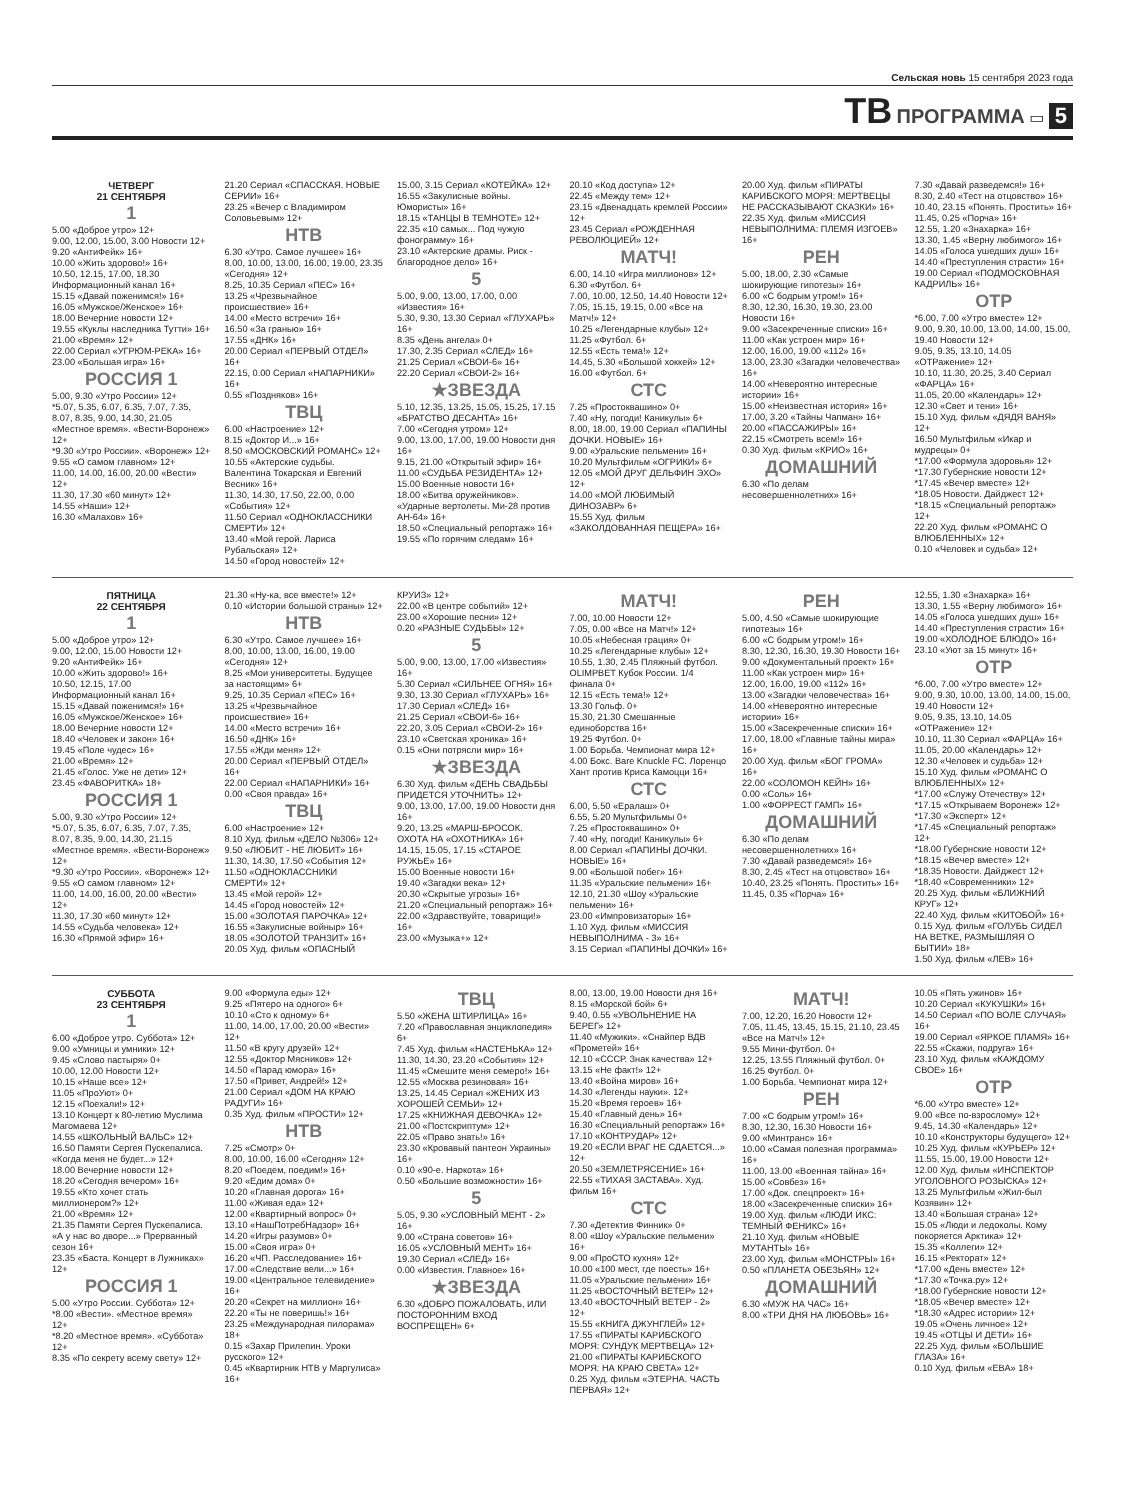Сельская новь 15 сентября 2023 года
ТВ ПРОГРАММА ▭ 5
ЧЕТВЕРГ
21 СЕНТЯБРЯ
1
5.00 «Доброе утро» 12+
9.00, 12.00, 15.00, 3.00 Новости 12+
9.20 «АнтиФейк» 16+
10.00 «Жить здорово!» 16+
10.50, 12.15, 17.00, 18.30 Информационный канал 16+
15.15 «Давай поженимся!» 16+
16.05 «Мужское/Женское» 16+
18.00 Вечерние новости 12+
19.55 «Куклы наследника Тутти» 16+
21.00 «Время» 12+
22.00 Сериал «УГРЮМ-РЕКА» 16+
23.00 «Большая игра» 16+
РОССИЯ 1
5.00, 9.30 «Утро России» 12+
*5.07, 5.35, 6.07, 6.35, 7.07, 7.35, 8.07, 8.35, 9.00, 14.30, 21.05 «Местное время». «Вести-Воронеж» 12+
*9.30 «Утро России». «Воронеж» 12+
9.55 «О самом главном» 12+
11.00, 14.00, 16.00, 20.00 «Вести» 12+
11.30, 17.30 «60 минут» 12+
14.55 «Наши» 12+
16.30 «Малахов» 16+
21.20 Сериал «СПАССКАЯ. НОВЫЕ СЕРИИ» 16+
23.25 «Вечер с Владимиром Соловьевым» 12+
НТВ
6.30 «Утро. Самое лучшее» 16+
8.00, 10.00, 13.00, 16.00, 19.00, 23.35 «Сегодня» 12+
8.25, 10.35 Сериал «ПЕС» 16+
13.25 «Чрезвычайное происшествие» 16+
14.00 «Место встречи» 16+
16.50 «За гранью» 16+
17.55 «ДНК» 16+
20.00 Сериал «ПЕРВЫЙ ОТДЕЛ» 16+
22.15, 0.00 Сериал «НАПАРНИКИ» 16+
0.55 «Поздняков» 16+
ТВЦ
6.00 «Настроение» 12+
8.15 «Доктор И...» 16+
8.50 «МОСКОВСКИЙ РОМАНС» 12+
10.55 «Актерские судьбы. Валентина Токарская и Евгений Весник» 16+
11.30, 14.30, 17.50, 22.00, 0.00 «События» 12+
11.50 Сериал «ОДНОКЛАССНИКИ СМЕРТИ» 12+
13.40 «Мой герой. Лариса Рубальская» 12+
14.50 «Город новостей» 12+
15.00, 3.15 Сериал «КОТЕЙКА» 12+
16.55 «Закулисные войны. Юмористы» 16+
18.15 «ТАНЦЫ В ТЕМНОТЕ» 12+
22.35 «10 самых... Под чужую фонограмму» 16+
23.10 «Актерские драмы. Риск - благородное дело» 16+
5
5.00, 9.00, 13.00, 17.00, 0.00 «Известия» 16+
5.30, 9.30, 13.30 Сериал «ГЛУХАРЬ» 16+
8.35 «День ангела» 0+
17.30, 2.35 Сериал «СЛЕД» 16+
21.25 Сериал «СВОИ-6» 16+
22.20 Сериал «СВОИ-2» 16+
★ЗВЕЗДА
5.10, 12.35, 13.25, 15.05, 15.25, 17.15 «БРАТСТВО ДЕСАНТА» 16+
7.00 «Сегодня утром» 12+
9.00, 13.00, 17.00, 19.00 Новости дня 16+
9.15, 21.00 «Открытый эфир» 16+
11.00 «СУДЬБА РЕЗИДЕНТА» 12+
15.00 Военные новости 16+
18.00 «Битва оружейников». «Ударные вертолеты. Ми-28 против АН-64» 16+
18.50 «Специальный репортаж» 16+
19.55 «По горячим следам» 16+
20.10 «Код доступа» 12+
22.45 «Между тем» 12+
23.15 «Двенадцать кремлей России» 12+
23.45 Сериал «РОЖДЕННАЯ РЕВОЛЮЦИЕЙ» 12+
МАТЧ!
6.00, 14.10 «Игра миллионов» 12+
6.30 «Футбол. 6+
7.00, 10.00, 12.50, 14.40 Новости 12+
7.05, 15.15, 19.15, 0.00 «Все на Матч!» 12+
10.25 «Легендарные клубы» 12+
11.25 «Футбол. 6+
12.55 «Есть тема!» 12+
14.45, 5.30 «Большой хоккей» 12+
16.00 «Футбол. 6+
СТС
7.25 «Простоквашино» 0+
7.40 «Ну, погоди! Каникулы» 6+
8.00, 18.00, 19.00 Сериал «ПАПИНЫ ДОЧКИ. НОВЫЕ» 16+
9.00 «Уральские пельмени» 16+
10.20 Мультфильм «ОГРИКИ» 6+
12.05 «МОЙ ДРУГ ДЕЛЬФИН ЭХО» 12+
14.00 «МОЙ ЛЮБИМЫЙ ДИНОЗАВР» 6+
15.55 Худ. фильм «ЗАКОЛДОВАННАЯ ПЕЩЕРА» 16+
20.00 Худ. фильм «ПИРАТЫ КАРИБСКОГО МОРЯ: МЕРТВЕЦЫ НЕ РАССКАЗЫВАЮТ СКАЗКИ» 16+
22.35 Худ. фильм «МИССИЯ НЕВЫПОЛНИМА: ПЛЕМЯ ИЗГОЕВ» 16+
РЕН
5.00, 18.00, 2.30 «Самые шокирующие гипотезы» 16+
6.00 «С бодрым утром!» 16+
8.30, 12.30, 16.30, 19.30, 23.00 Новости 16+
9.00 «Засекреченные списки» 16+
11.00 «Как устроен мир» 16+
12.00, 16.00, 19.00 «112» 16+
13.00, 23.30 «Загадки человечества» 16+
14.00 «Невероятно интересные истории» 16+
15.00 «Неизвестная история» 16+
17.00, 3.20 «Тайны Чапман» 16+
20.00 «ПАССАЖИРЫ» 16+
22.15 «Смотреть всем!» 16+
0.30 Худ. фильм «КРИО» 16+
ДОМАШНИЙ
6.30 «По делам несовершеннолетних» 16+
7.30 «Давай разведемся!» 16+
8.30, 2.40 «Тест на отцовство» 16+
10.40, 23.15 «Понять. Простить» 16+
11.45, 0.25 «Порча» 16+
12.55, 1.20 «Знахарка» 16+
13.30, 1.45 «Верну любимого» 16+
14.05 «Голоса ушедших душ» 16+
14.40 «Преступления страсти» 16+
19.00 Сериал «ПОДМОСКОВНАЯ КАДРИЛЬ» 16+
ОТР
*6.00, 7.00 «Утро вместе» 12+
9.00, 9.30, 10.00, 13.00, 14.00, 15.00, 19.40 Новости 12+
9.05, 9.35, 13.10, 14.05 «ОТРажение» 12+
10.10, 11.30, 20.25, 3.40 Сериал «ФАРЦА» 16+
11.05, 20.00 «Календарь» 12+
12.30 «Свет и тени» 16+
15.10 Худ. фильм «ДЯДЯ ВАНЯ» 12+
16.50 Мультфильм «Икар и мудрецы» 0+
*17.00 «Формула здоровья» 12+
*17.30 Губернские новости 12+
*17.45 «Вечер вместе» 12+
*18.05 Новости. Дайджест 12+
*18.15 «Специальный репортаж» 12+
22.20 Худ. фильм «РОМАНС О ВЛЮБЛЕННЫХ» 12+
0.10 «Человек и судьба» 12+
ПЯТНИЦА
22 СЕНТЯБРЯ
1
5.00 «Доброе утро» 12+
9.00, 12.00, 15.00 Новости 12+
9.20 «АнтиФейк» 16+
10.00 «Жить здорово!» 16+
10.50, 12.15, 17.00 Информационный канал 16+
15.15 «Давай поженимся!» 16+
16.05 «Мужское/Женское» 16+
18.00 Вечерние новости 12+
18.40 «Человек и закон» 16+
19.45 «Поле чудес» 16+
21.00 «Время» 12+
21.45 «Голос. Уже не дети» 12+
23.45 «ФАВОРИТКА» 18+
РОССИЯ 1
5.00, 9.30 «Утро России» 12+
*5.07, 5.35, 6.07, 6.35, 7.07, 7.35, 8.07, 8.35, 9.00, 14.30, 21.15 «Местное время». «Вести-Воронеж» 12+
*9.30 «Утро России». «Воронеж» 12+
9.55 «О самом главном» 12+
11.00, 14.00, 16.00, 20.00 «Вести» 12+
11.30, 17.30 «60 минут» 12+
14.55 «Судьба человека» 12+
16.30 «Прямой эфир» 16+
21.30 «Ну-ка, все вместе!» 12+
0.10 «Истории большой страны» 12+
НТВ
6.30 «Утро. Самое лучшее» 16+
8.00, 10.00, 13.00, 16.00, 19.00 «Сегодня» 12+
8.25 «Мои университеты. Будущее за настоящим» 6+
9.25, 10.35 Сериал «ПЕС» 16+
13.25 «Чрезвычайное происшествие» 16+
14.00 «Место встречи» 16+
16.50 «ДНК» 16+
17.55 «Жди меня» 12+
20.00 Сериал «ПЕРВЫЙ ОТДЕЛ» 16+
22.00 Сериал «НАПАРНИКИ» 16+
0.00 «Своя правда» 16+
ТВЦ
6.00 «Настроение» 12+
8.10 Худ. фильм «ДЕЛО №306» 12+
9.50 «ЛЮБИТ - НЕ ЛЮБИТ» 16+
11.30, 14.30, 17.50 «События 12+
11.50 «ОДНОКЛАССНИКИ СМЕРТИ» 12+
13.45 «Мой герой» 12+
14.45 «Город новостей» 12+
15.00 «ЗОЛОТАЯ ПАРОЧКА» 12+
16.55 «Закулисные войныр» 16+
18.05 «ЗОЛОТОЙ ТРАНЗИТ» 16+
20.05 Худ. фильм «ОПАСНЫЙ
КРУИЗ» 12+
22.00 «В центре событий» 12+
23.00 «Хорошие песни» 12+
0.20 «РАЗНЫЕ СУДЬБЫ» 12+
5
5.00, 9.00, 13.00, 17.00 «Известия» 16+
5.30 Сериал «СИЛЬНЕЕ ОГНЯ» 16+
9.30, 13.30 Сериал «ГЛУХАРЬ» 16+
17.30 Сериал «СЛЕД» 16+
21.25 Сериал «СВОИ-6» 16+
22.20, 3.05 Сериал «СВОИ-2» 16+
23.10 «Светская хроника» 16+
0.15 «Они потрясли мир» 16+
★ЗВЕЗДА
6.30 Худ. фильм «ДЕНЬ СВАДЬБЫ ПРИДЕТСЯ УТОЧНИТЬ» 12+
9.00, 13.00, 17.00, 19.00 Новости дня 16+
9.20, 13.25 «МАРШ-БРОСОК. ОХОТА НА «ОХОТНИКА» 16+
14.15, 15.05, 17.15 «СТАРОЕ РУЖЬЕ» 16+
15.00 Военные новости 16+
19.40 «Загадки века» 12+
20.30 «Скрытые угрозы» 16+
21.20 «Специальный репортаж» 16+
22.00 «Здравствуйте, товарищи!» 16+
23.00 «Музыка+» 12+
МАТЧ!
7.00, 10.00 Новости 12+
7.05, 0.00 «Все на Матч!» 12+
10.05 «Небесная грация» 0+
10.25 «Легендарные клубы» 12+
10.55, 1.30, 2.45 Пляжный футбол. OLIMPBET Кубок России. 1/4 финала 0+
12.15 «Есть тема!» 12+
13.30 Гольф. 0+
15.30, 21.30 Смешанные единоборства 16+
19.25 Футбол. 0+
1.00 Борьба. Чемпионат мира 12+
4.00 Бокс. Bare Knuckle FC. Лоренцо Хант против Криса Камоцци 16+
СТС
6.00, 5.50 «Ералаш» 0+
6.55, 5.20 Мультфильмы 0+
7.25 «Простоквашино» 0+
7.40 «Ну, погоди! Каникулы» 6+
8.00 Сериал «ПАПИНЫ ДОЧКИ. НОВЫЕ» 16+
9.00 «Большой побег» 16+
11.35 «Уральские пельмени» 16+
12.10, 21.30 «Шоу «Уральские пельмени» 16+
23.00 «Импровизаторы» 16+
1.10 Худ. фильм «МИССИЯ НЕВЫПОЛНИМА - 3» 16+
3.15 Сериал «ПАПИНЫ ДОЧКИ» 16+
РЕН
5.00, 4.50 «Самые шокирующие гипотезы» 16+
6.00 «С бодрым утром!» 16+
8.30, 12.30, 16.30, 19.30 Новости 16+
9.00 «Документальный проект» 16+
11.00 «Как устроен мир» 16+
12.00, 16.00, 19.00 «112» 16+
13.00 «Загадки человечества» 16+
14.00 «Невероятно интересные истории» 16+
15.00 «Засекреченные списки» 16+
17.00, 18.00 «Главные тайны мира» 16+
20.00 Худ. фильм «БОГ ГРОМА» 16+
22.00 «СОЛОМОН КЕЙН» 16+
0.00 «Соль» 16+
1.00 «ФОРРЕСТ ГАМП» 16+
ДОМАШНИЙ
6.30 «По делам несовершеннолетних» 16+
7.30 «Давай разведемся!» 16+
8.30, 2.45 «Тест на отцовство» 16+
10.40, 23.25 «Понять. Простить» 16+
11.45, 0.35 «Порча» 16+
12.55, 1.30 «Знахарка» 16+
13.30, 1.55 «Верну любимого» 16+
14.05 «Голоса ушедших душ» 16+
14.40 «Преступления страсти» 16+
19.00 «ХОЛОДНОЕ БЛЮДО» 16+
23.10 «Уют за 15 минут» 16+
ОТР
*6.00, 7.00 «Утро вместе» 12+
9.00, 9.30, 10.00, 13.00, 14.00, 15.00, 19.40 Новости 12+
9.05, 9.35, 13.10, 14.05 «ОТРажение» 12+
10.10, 11.30 Сериал «ФАРЦА» 16+
11.05, 20.00 «Календарь» 12+
12.30 «Человек и судьба» 12+
15.10 Худ. фильм «РОМАНС О ВЛЮБЛЕННЫХ» 12+
*17.00 «Служу Отечеству» 12+
*17.15 «Открываем Воронеж» 12+
*17.30 «Эксперт» 12+
*17.45 «Специальный репортаж» 12+
*18.00 Губернские новости 12+
*18.15 «Вечер вместе» 12+
*18.35 Новости. Дайджест 12+
*18.40 «Современники» 12+
20.25 Худ. фильм «БЛИЖНИЙ КРУГ» 12+
22.40 Худ. фильм «КИТОБОЙ» 16+
0.15 Худ. фильм «ГОЛУБЬ СИДЕЛ НА ВЕТКЕ, РАЗМЫШЛЯЯ О БЫТИИ» 18+
1.50 Худ. фильм «ЛЕВ» 16+
СУББОТА
23 СЕНТЯБРЯ
1
6.00 «Доброе утро. Суббота» 12+
9.00 «Умницы и умники» 12+
9.45 «Слово пастыря» 0+
10.00, 12.00 Новости 12+
10.15 «Наше все» 12+
11.05 «ПроУют» 0+
12.15 «Поехали!» 12+
13.10 Концерт к 80-летию Муслима Магомаева 12+
14.55 «ШКОЛЬНЫЙ ВАЛЬС» 12+
16.50 Памяти Сергея Пускепалиса. «Когда меня не будет...» 12+
18.00 Вечерние новости 12+
18.20 «Сегодня вечером» 16+
19.55 «Кто хочет стать миллионером?» 12+
21.00 «Время» 12+
21.35 Памяти Сергея Пускепалиса. «А у нас во дворе...» Прерванный сезон 16+
23.35 «Баста. Концерт в Лужниках» 12+
РОССИЯ 1
5.00 «Утро России. Суббота» 12+
*8.00 «Вести». «Местное время» 12+
*8.20 «Местное время». «Суббота» 12+
8.35 «По секрету всему свету» 12+
9.00 «Формула еды» 12+
9.25 «Пятеро на одного» 6+
10.10 «Сто к одному» 6+
11.00, 14.00, 17.00, 20.00 «Вести» 12+
11.50 «В кругу друзей» 12+
12.55 «Доктор Мясников» 12+
14.50 «Парад юмора» 16+
17.50 «Привет, Андрей!» 12+
21.00 Сериал «ДОМ НА КРАЮ РАДУГИ» 16+
0.35 Худ. фильм «ПРОСТИ» 12+
НТВ
7.25 «Смотр» 0+
8.00, 10.00, 16.00 «Сегодня» 12+
8.20 «Поедем, поедим!» 16+
9.20 «Едим дома» 0+
10.20 «Главная дорога» 16+
11.00 «Живая еда» 12+
12.00 «Квартирный вопрос» 0+
13.10 «НашПотребНадзор» 16+
14.20 «Игры разумов» 0+
15.00 «Своя игра» 0+
16.20 «ЧП. Расследование» 16+
17.00 «Следствие вели...» 16+
19.00 «Центральное телевидение» 16+
20.20 «Секрет на миллион» 16+
22.20 «Ты не поверишь!» 16+
23.25 «Международная пилорама» 18+
0.15 «Захар Прилепин. Уроки русского» 12+
0.45 «Квартирник НТВ у Маргулиса» 16+
ТВЦ
5.50 «ЖЕНА ШТИРЛИЦА» 16+
7.20 «Православная энциклопедия» 6+
7.45 Худ. фильм «НАСТЕНЬКА» 12+
11.30, 14.30, 23.20 «События» 12+
11.45 «Смешите меня семеро!» 16+
12.55 «Москва резиновая» 16+
13.25, 14.45 Сериал «ЖЕНИХ ИЗ ХОРОШЕЙ СЕМЬИ» 12+
17.25 «КНИЖНАЯ ДЕВОЧКА» 12+
21.00 «Постскриптум» 12+
22.05 «Право знать!» 16+
23.30 «Кровавый пантеон Украины» 16+
0.10 «90-е. Наркота» 16+
0.50 «Большие возможности» 16+
5
5.05, 9.30 «УСЛОВНЫЙ МЕНТ - 2» 16+
9.00 «Страна советов» 16+
16.05 «УСЛОВНЫЙ МЕНТ» 16+
19.30 Сериал «СЛЕД» 16+
0.00 «Известия. Главное» 16+
★ЗВЕЗДА
6.30 «ДОБРО ПОЖАЛОВАТЬ, ИЛИ ПОСТОРОННИМ ВХОД ВОСПРЕЩЕН» 6+
8.00, 13.00, 19.00 Новости дня 16+
8.15 «Морской бой» 6+
9.40, 0.55 «УВОЛЬНЕНИЕ НА БЕРЕГ» 12+
11.40 «Мужики». «Снайпер ВДВ «Прометей» 16+
12.10 «СССР. Знак качества» 12+
13.15 «Не факт!» 12+
13.40 «Война миров» 16+
14.30 «Легенды науки». 12+
15.20 «Время героев» 16+
15.40 «Главный день» 16+
16.30 «Специальный репортаж» 16+
17.10 «КОНТРУДАР» 12+
19.20 «ЕСЛИ ВРАГ НЕ СДАЕТСЯ...» 12+
20.50 «ЗЕМЛЕТРЯСЕНИЕ» 16+
22.55 «ТИХАЯ ЗАСТАВА». Худ. фильм 16+
СТС
7.30 «Детектив Финник» 0+
8.00 «Шоу «Уральские пельмени» 16+
9.00 «ПроСТО кухня» 12+
10.00 «100 мест, где поесть» 16+
11.05 «Уральские пельмени» 16+
11.25 «ВОСТОЧНЫЙ ВЕТЕР» 12+
13.40 «ВОСТОЧНЫЙ ВЕТЕР - 2» 12+
15.55 «КНИГА ДЖУНГЛЕЙ» 12+
17.55 «ПИРАТЫ КАРИБСКОГО МОРЯ: СУНДУК МЕРТВЕЦА» 12+
21.00 «ПИРАТЫ КАРИБСКОГО МОРЯ: НА КРАЮ СВЕТА» 12+
0.25 Худ. фильм «ЭТЕРНА. ЧАСТЬ ПЕРВАЯ» 12+
МАТЧ!
7.00, 12.20, 16.20 Новости 12+
7.05, 11.45, 13.45, 15.15, 21.10, 23.45 «Все на Матч!» 12+
9.55 Мини-футбол. 0+
12.25, 13.55 Пляжный футбол. 0+
16.25 Футбол. 0+
1.00 Борьба. Чемпионат мира 12+
РЕН
7.00 «С бодрым утром!» 16+
8.30, 12.30, 16.30 Новости 16+
9.00 «Минтранс» 16+
10.00 «Самая полезная программа» 16+
11.00, 13.00 «Военная тайна» 16+
15.00 «Совбез» 16+
17.00 «Док. спецпроект» 16+
18.00 «Засекреченные списки» 16+
19.00 Худ. фильм «ЛЮДИ ИКС: ТЕМНЫЙ ФЕНИКС» 16+
21.10 Худ. фильм «НОВЫЕ МУТАНТЫ» 16+
23.00 Худ. фильм «МОНСТРЫ» 16+
0.50 «ПЛАНЕТА ОБЕЗЬЯН» 12+
ДОМАШНИЙ
6.30 «МУЖ НА ЧАС» 16+
8.00 «ТРИ ДНЯ НА ЛЮБОВЬ» 16+
10.05 «Пять ужинов» 16+
10.20 Сериал «КУКУШКИ» 16+
14.50 Сериал «ПО ВОЛЕ СЛУЧАЯ» 16+
19.00 Сериал «ЯРКОЕ ПЛАМЯ» 16+
22.55 «Скажи, подруга» 16+
23.10 Худ. фильм «КАЖДОМУ СВОЕ» 16+
ОТР
*6.00 «Утро вместе» 12+
9.00 «Все по-взрослому» 12+
9.45, 14.30 «Календарь» 12+
10.10 «Конструкторы будущего» 12+
10.25 Худ. фильм «КУРЬЕР» 12+
11.55, 15.00, 19.00 Новости 12+
12.00 Худ. фильм «ИНСПЕКТОР УГОЛОВНОГО РОЗЫСКА» 12+
13.25 Мультфильм «Жил-был Козявин» 12+
13.40 «Большая страна» 12+
15.05 «Люди и ледоколы. Кому покоряется Арктика» 12+
15.35 «Коллеги» 12+
16.15 «Ректорат» 12+
*17.00 «День вместе» 12+
*17.30 «Точка.ру» 12+
*18.00 Губернские новости 12+
*18.05 «Вечер вместе» 12+
*18.30 «Адрес истории» 12+
19.05 «Очень личное» 12+
19.45 «ОТЦЫ И ДЕТИ» 16+
22.25 Худ. фильм «БОЛЬШИЕ ГЛАЗА» 16+
0.10 Худ. фильм «ЕВА» 18+